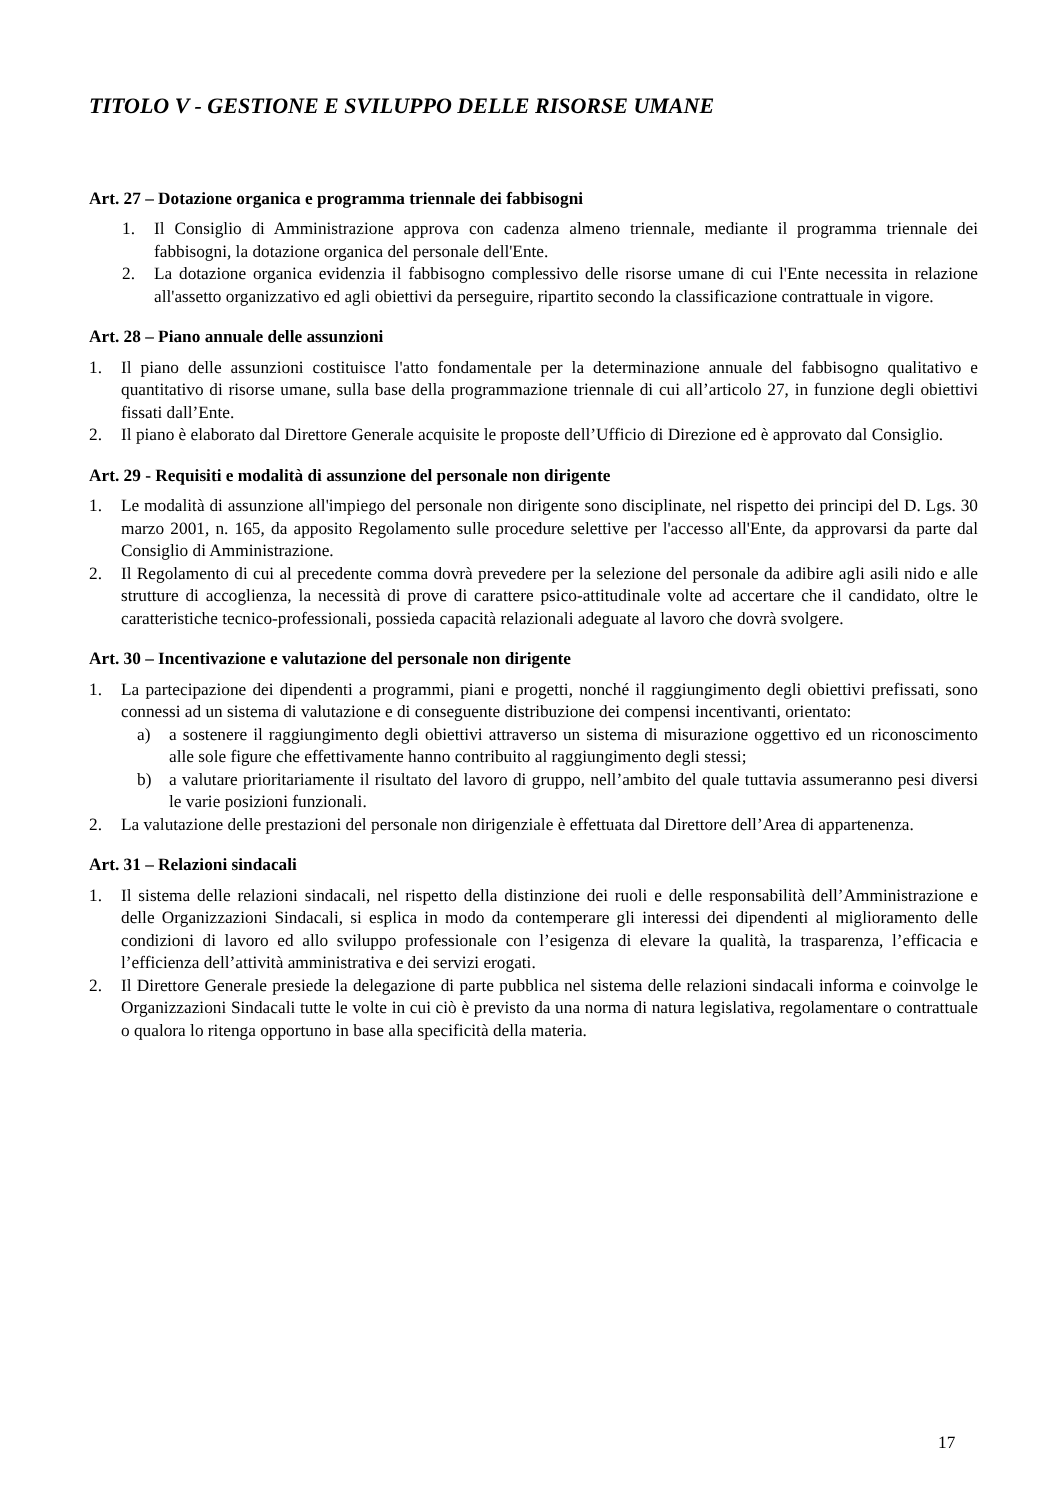TITOLO V - GESTIONE E SVILUPPO DELLE RISORSE UMANE
Art. 27 – Dotazione organica e programma triennale dei fabbisogni
1. Il Consiglio di Amministrazione approva con cadenza almeno triennale, mediante il programma triennale dei fabbisogni, la dotazione organica del personale dell'Ente.
2. La dotazione organica evidenzia il fabbisogno complessivo delle risorse umane di cui l'Ente necessita in relazione all'assetto organizzativo ed agli obiettivi da perseguire, ripartito secondo la classificazione contrattuale in vigore.
Art. 28 – Piano annuale delle assunzioni
1. Il piano delle assunzioni costituisce l'atto fondamentale per la determinazione annuale del fabbisogno qualitativo e quantitativo di risorse umane, sulla base della programmazione triennale di cui all’articolo 27, in funzione degli obiettivi fissati dall’Ente.
2. Il piano è elaborato dal Direttore Generale acquisite le proposte dell’Ufficio di Direzione ed è approvato dal Consiglio.
Art. 29 - Requisiti e modalità di assunzione del personale non dirigente
1. Le modalità di assunzione all'impiego del personale non dirigente sono disciplinate, nel rispetto dei principi del D. Lgs. 30 marzo 2001, n. 165, da apposito Regolamento sulle procedure selettive per l'accesso all'Ente, da approvarsi da parte dal Consiglio di Amministrazione.
2. Il Regolamento di cui al precedente comma dovrà prevedere per la selezione del personale da adibire agli asili nido e alle strutture di accoglienza, la necessità di prove di carattere psico-attitudinale volte ad accertare che il candidato, oltre le caratteristiche tecnico-professionali, possieda capacità relazionali adeguate al lavoro che dovrà svolgere.
Art. 30 – Incentivazione e valutazione del personale non dirigente
1. La partecipazione dei dipendenti a programmi, piani e progetti, nonché il raggiungimento degli obiettivi prefissati, sono connessi ad un sistema di valutazione e di conseguente distribuzione dei compensi incentivanti, orientato:
a) a sostenere il raggiungimento degli obiettivi attraverso un sistema di misurazione oggettivo ed un riconoscimento alle sole figure che effettivamente hanno contribuito al raggiungimento degli stessi;
b) a valutare prioritariamente il risultato del lavoro di gruppo, nell’ambito del quale tuttavia assumeranno pesi diversi le varie posizioni funzionali.
2. La valutazione delle prestazioni del personale non dirigenziale è effettuata dal Direttore dell’Area di appartenenza.
Art. 31 – Relazioni sindacali
1. Il sistema delle relazioni sindacali, nel rispetto della distinzione dei ruoli e delle responsabilità dell’Amministrazione e delle Organizzazioni Sindacali, si esplica in modo da contemperare gli interessi dei dipendenti al miglioramento delle condizioni di lavoro ed allo sviluppo professionale con l’esigenza di elevare la qualità, la trasparenza, l’efficacia e l’efficienza dell’attività amministrativa e dei servizi erogati.
2. Il Direttore Generale presiede la delegazione di parte pubblica nel sistema delle relazioni sindacali informa e coinvolge le Organizzazioni Sindacali tutte le volte in cui ciò è previsto da una norma di natura legislativa, regolamentare o contrattuale o qualora lo ritenga opportuno in base alla specificità della materia.
17